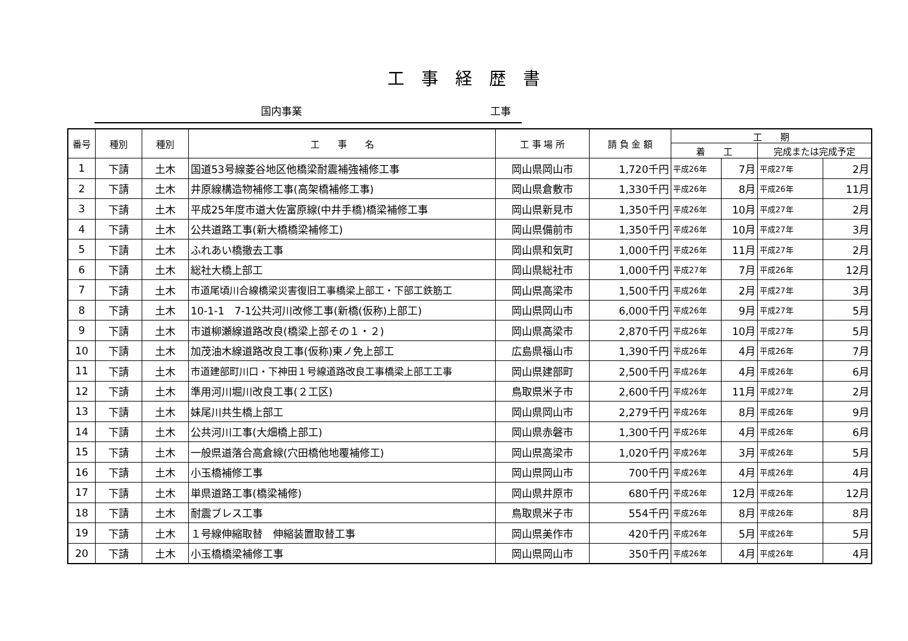工事経歴書
国内事業 工事
| 番号 | 種別 | 種別 | 工 事 名 | 工 事 場 所 | 請 負 金 額 | 工 期 | | | |
| --- | --- | --- | --- | --- | --- | --- | --- | --- | --- |
| | | | | | | 着 工 | | 完成または完成予定 | |
| 1 | 下請 | 土木 | 国道53号線菱谷地区他橋梁耐震補強補修工事 | 岡山県岡山市 | 1,720千円 | 平成26年 | 7月 | 平成27年 | 2月 |
| 2 | 下請 | 土木 | 井原線構造物補修工事(高架橋補修工事) | 岡山県倉敷市 | 1,330千円 | 平成26年 | 8月 | 平成26年 | 11月 |
| 3 | 下請 | 土木 | 平成25年度市道大佐富原線(中井手橋)橋梁補修工事 | 岡山県新見市 | 1,350千円 | 平成26年 | 10月 | 平成27年 | 2月 |
| 4 | 下請 | 土木 | 公共道路工事(新大橋橋梁補修工) | 岡山県備前市 | 1,350千円 | 平成26年 | 10月 | 平成27年 | 3月 |
| 5 | 下請 | 土木 | ふれあい橋撤去工事 | 岡山県和気町 | 1,000千円 | 平成26年 | 11月 | 平成27年 | 2月 |
| 6 | 下請 | 土木 | 総社大橋上部工 | 岡山県総社市 | 1,000千円 | 平成27年 | 7月 | 平成26年 | 12月 |
| 7 | 下請 | 土木 | 市道尾頃川合線橋梁災害復旧工事橋梁上部工・下部工鉄筋工 | 岡山県高梁市 | 1,500千円 | 平成26年 | 2月 | 平成27年 | 3月 |
| 8 | 下請 | 土木 | 10-1-1 7-1公共河川改修工事(新橋(仮称)上部工) | 岡山県岡山市 | 6,000千円 | 平成26年 | 9月 | 平成27年 | 5月 |
| 9 | 下請 | 土木 | 市道柳瀬線道路改良(橋梁上部その１・２) | 岡山県高梁市 | 2,870千円 | 平成26年 | 10月 | 平成27年 | 5月 |
| 10 | 下請 | 土木 | 加茂油木線道路改良工事(仮称)東ノ免上部工 | 広島県福山市 | 1,390千円 | 平成26年 | 4月 | 平成26年 | 7月 |
| 11 | 下請 | 土木 | 市道建部町川口・下神田１号線道路改良工事橋梁上部工工事 | 岡山県建部町 | 2,500千円 | 平成26年 | 4月 | 平成26年 | 6月 |
| 12 | 下請 | 土木 | 準用河川堀川改良工事(２工区) | 鳥取県米子市 | 2,600千円 | 平成26年 | 11月 | 平成27年 | 2月 |
| 13 | 下請 | 土木 | 妹尾川共生橋上部工 | 岡山県岡山市 | 2,279千円 | 平成26年 | 8月 | 平成26年 | 9月 |
| 14 | 下請 | 土木 | 公共河川工事(大畑橋上部工) | 岡山県赤磐市 | 1,300千円 | 平成26年 | 4月 | 平成26年 | 6月 |
| 15 | 下請 | 土木 | 一般県道落合高倉線(穴田橋他地覆補修工) | 岡山県高梁市 | 1,020千円 | 平成26年 | 3月 | 平成26年 | 5月 |
| 16 | 下請 | 土木 | 小玉橋補修工事 | 岡山県岡山市 | 700千円 | 平成26年 | 4月 | 平成26年 | 4月 |
| 17 | 下請 | 土木 | 単県道路工事(橋梁補修) | 岡山県井原市 | 680千円 | 平成26年 | 12月 | 平成26年 | 12月 |
| 18 | 下請 | 土木 | 耐震ブレス工事 | 鳥取県米子市 | 554千円 | 平成26年 | 8月 | 平成26年 | 8月 |
| 19 | 下請 | 土木 | １号線伸縮取替 伸縮装置取替工事 | 岡山県美作市 | 420千円 | 平成26年 | 5月 | 平成26年 | 5月 |
| 20 | 下請 | 土木 | 小玉橋橋梁補修工事 | 岡山県岡山市 | 350千円 | 平成26年 | 4月 | 平成26年 | 4月 |